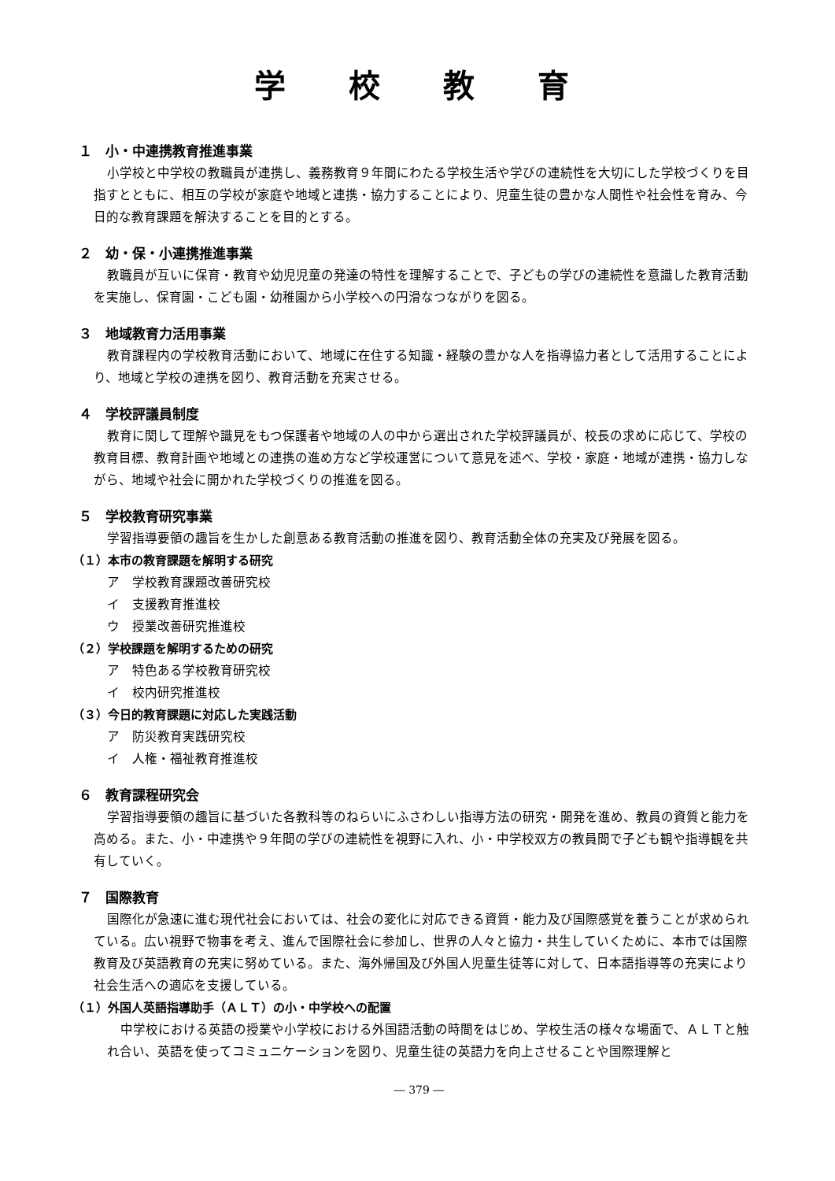学校教育
１　小・中連携教育推進事業
小学校と中学校の教職員が連携し、義務教育９年間にわたる学校生活や学びの連続性を大切にした学校づくりを目指すとともに、相互の学校が家庭や地域と連携・協力することにより、児童生徒の豊かな人間性や社会性を育み、今日的な教育課題を解決することを目的とする。
２　幼・保・小連携推進事業
教職員が互いに保育・教育や幼児児童の発達の特性を理解することで、子どもの学びの連続性を意識した教育活動を実施し、保育園・こども園・幼稚園から小学校への円滑なつながりを図る。
３　地域教育力活用事業
教育課程内の学校教育活動において、地域に在住する知識・経験の豊かな人を指導協力者として活用することにより、地域と学校の連携を図り、教育活動を充実させる。
４　学校評議員制度
教育に関して理解や識見をもつ保護者や地域の人の中から選出された学校評議員が、校長の求めに応じて、学校の教育目標、教育計画や地域との連携の進め方など学校運営について意見を述べ、学校・家庭・地域が連携・協力しながら、地域や社会に開かれた学校づくりの推進を図る。
５　学校教育研究事業
学習指導要領の趣旨を生かした創意ある教育活動の推進を図り、教育活動全体の充実及び発展を図る。
（１）本市の教育課題を解明する研究
ア　学校教育課題改善研究校
イ　支援教育推進校
ウ　授業改善研究推進校
（２）学校課題を解明するための研究
ア　特色ある学校教育研究校
イ　校内研究推進校
（３）今日的教育課題に対応した実践活動
ア　防災教育実践研究校
イ　人権・福祉教育推進校
６　教育課程研究会
学習指導要領の趣旨に基づいた各教科等のねらいにふさわしい指導方法の研究・開発を進め、教員の資質と能力を高める。また、小・中連携や９年間の学びの連続性を視野に入れ、小・中学校双方の教員間で子ども観や指導観を共有していく。
７　国際教育
国際化が急速に進む現代社会においては、社会の変化に対応できる資質・能力及び国際感覚を養うことが求められている。広い視野で物事を考え、進んで国際社会に参加し、世界の人々と協力・共生していくために、本市では国際教育及び英語教育の充実に努めている。また、海外帰国及び外国人児童生徒等に対して、日本語指導等の充実により社会生活への適応を支援している。
（１）外国人英語指導助手（ＡＬＴ）の小・中学校への配置
中学校における英語の授業や小学校における外国語活動の時間をはじめ、学校生活の様々な場面で、ＡＬＴと触れ合い、英語を使ってコミュニケーションを図り、児童生徒の英語力を向上させることや国際理解と
― 379 ―